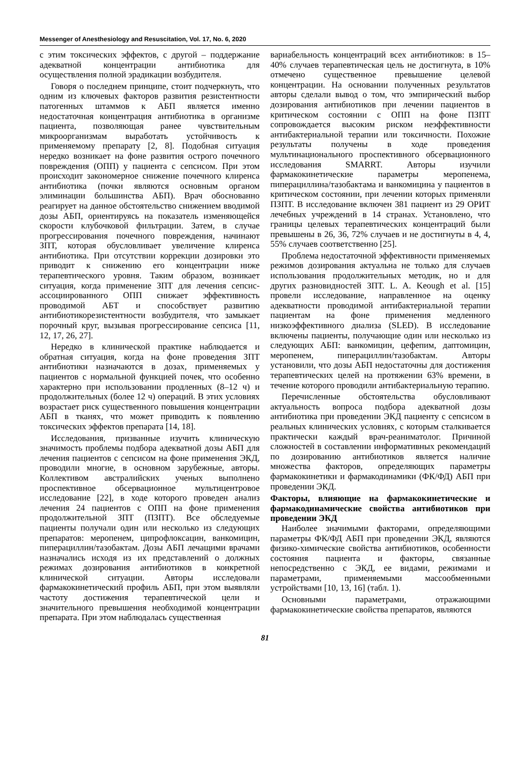Messenger of Anesthesiology and Resuscitation, Vol. 17, No. 6, 2020
с этим токсических эффектов, с другой – поддержание адекватной концентрации антибиотика для осуществления полной эрадикации возбудителя.
Говоря о последнем принципе, стоит подчеркнуть, что одним из ключевых факторов развития резистентности патогенных штаммов к АБП является именно недостаточная концентрация антибиотика в организме пациента, позволяющая ранее чувствительным микроорганизмам выработать устойчивость к применяемому препарату [2, 8]. Подобная ситуация нередко возникает на фоне развития острого почечного повреждения (ОПП) у пациента с сепсисом. При этом происходит закономерное снижение почечного клиренса антибиотика (почки являются основным органом элиминации большинства АБП). Врач обоснованно реагирует на данное обстоятельство снижением вводимой дозы АБП, ориентируясь на показатель изменяющейся скорости клубочковой фильтрации. Затем, в случае прогрессирования почечного повреждения, начинают ЗПТ, которая обусловливает увеличение клиренса антибиотика. При отсутствии коррекции дозировки это приводит к снижению его концентрации ниже терапевтического уровня. Таким образом, возникает ситуация, когда применение ЗПТ для лечения сепсис-ассоциированного ОПП снижает эффективность проводимой АБТ и способствует развитию антибиотикорезистентности возбудителя, что замыкает порочный круг, вызывая прогрессирование сепсиса [11, 12, 17, 26, 27].
Нередко в клинической практике наблюдается и обратная ситуация, когда на фоне проведения ЗПТ антибиотики назначаются в дозах, применяемых у пациентов с нормальной функцией почек, что особенно характерно при использовании продленных (8–12 ч) и продолжительных (более 12 ч) операций. В этих условиях возрастает риск существенного повышения концентрации АБП в тканях, что может приводить к появлению токсических эффектов препарата [14, 18].
Исследования, призванные изучить клиническую значимость проблемы подбора адекватной дозы АБП для лечения пациентов с сепсисом на фоне применения ЭКД, проводили многие, в основном зарубежные, авторы. Коллективом австралийских ученых выполнено проспективное обсервационное мультицентровое исследование [22], в ходе которого проведен анализ лечения 24 пациентов с ОПП на фоне применения продолжительной ЗПТ (ПЗПТ). Все обследуемые пациенты получали один или несколько из следующих препаратов: меропенем, ципрофлоксацин, ванкомицин, пиперациллин/тазобактам. Дозы АБП лечащими врачами назначались исходя из их представлений о должных режимах дозирования антибиотиков в конкретной клинической ситуации. Авторы исследовали фармакокинетический профиль АБП, при этом выявляли частоту достижения терапевтической цели и значительного превышения необходимой концентрации препарата. При этом наблюдалась существенная
вариабельность концентраций всех антибиотиков: в 15–40% случаев терапевтическая цель не достигнута, в 10% отмечено существенное превышение целевой концентрации. На основании полученных результатов авторы сделали вывод о том, что эмпирический выбор дозирования антибиотиков при лечении пациентов в критическом состоянии с ОПП на фоне ПЗПТ сопровождается высоким риском неэффективности антибактериальной терапии или токсичности. Похожие результаты получены в ходе проведения мультинационального проспективного обсервационного исследования SMARRT. Авторы изучили фармакокинетические параметры меропенема, пиперациллина/тазобактама и ванкомицина у пациентов в критическом состоянии, при лечении которых применяли ПЗПТ. В исследование включен 381 пациент из 29 ОРИТ лечебных учреждений в 14 странах. Установлено, что границы целевых терапевтических концентраций были превышены в 26, 36, 72% случаев и не достигнуты в 4, 4, 55% случаев соответственно [25].
Проблема недостаточной эффективности применяемых режимов дозирования актуальна не только для случаев использования продолжительных методик, но и для других разновидностей ЗПТ. L. A. Keough et al. [15] провели исследование, направленное на оценку адекватности проводимой антибактериальной терапии пациентам на фоне применения медленного низкоэффективного диализа (SLED). В исследование включены пациенты, получающие один или несколько из следующих АБП: ванкомицин, цефепим, даптомицин, меропенем, пиперациллин/тазобактам. Авторы установили, что дозы АБП недостаточны для достижения терапевтических целей на протяжении 63% времени, в течение которого проводили антибактериальную терапию.
Перечисленные обстоятельства обусловливают актуальность вопроса подбора адекватной дозы антибиотика при проведении ЭКД пациенту с сепсисом в реальных клинических условиях, с которым сталкивается практически каждый врач-реаниматолог. Причиной сложностей в составлении информативных рекомендаций по дозированию антибиотиков является наличие множества факторов, определяющих параметры фармакокинетики и фармакодинамики (ФК/ФД) АБП при проведении ЭКД.
Факторы, влияющие на фармакокинетические и фармакодинамические свойства антибиотиков при проведении ЭКД
Наиболее значимыми факторами, определяющими параметры ФК/ФД АБП при проведении ЭКД, являются физико-химические свойства антибиотиков, особенности состояния пациента и факторы, связанные непосредственно с ЭКД, ее видами, режимами и параметрами, применяемыми массообменными устройствами [10, 13, 16] (табл. 1).
Основными параметрами, отражающими фармакокинетические свойства препаратов, являются
81